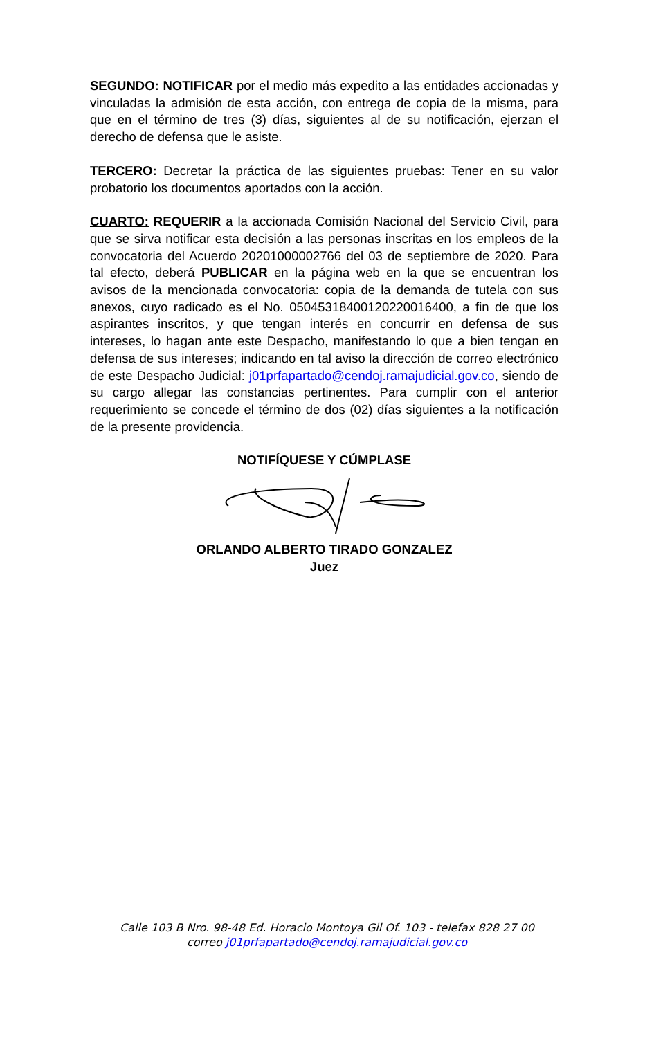SEGUNDO: NOTIFICAR por el medio más expedito a las entidades accionadas y vinculadas la admisión de esta acción, con entrega de copia de la misma, para que en el término de tres (3) días, siguientes al de su notificación, ejerzan el derecho de defensa que le asiste.
TERCERO: Decretar la práctica de las siguientes pruebas: Tener en su valor probatorio los documentos aportados con la acción.
CUARTO: REQUERIR a la accionada Comisión Nacional del Servicio Civil, para que se sirva notificar esta decisión a las personas inscritas en los empleos de la convocatoria del Acuerdo 20201000002766 del 03 de septiembre de 2020. Para tal efecto, deberá PUBLICAR en la página web en la que se encuentran los avisos de la mencionada convocatoria: copia de la demanda de tutela con sus anexos, cuyo radicado es el No. 05045318400120220016400, a fin de que los aspirantes inscritos, y que tengan interés en concurrir en defensa de sus intereses, lo hagan ante este Despacho, manifestando lo que a bien tengan en defensa de sus intereses; indicando en tal aviso la dirección de correo electrónico de este Despacho Judicial: j01prfapartado@cendoj.ramajudicial.gov.co, siendo de su cargo allegar las constancias pertinentes. Para cumplir con el anterior requerimiento se concede el término de dos (02) días siguientes a la notificación de la presente providencia.
NOTIFÍQUESE Y CÚMPLASE
ORLANDO ALBERTO TIRADO GONZALEZ
Juez
Calle 103 B Nro. 98-48 Ed. Horacio Montoya Gil Of. 103 - telefax 828 27 00
correo j01prfapartado@cendoj.ramajudicial.gov.co